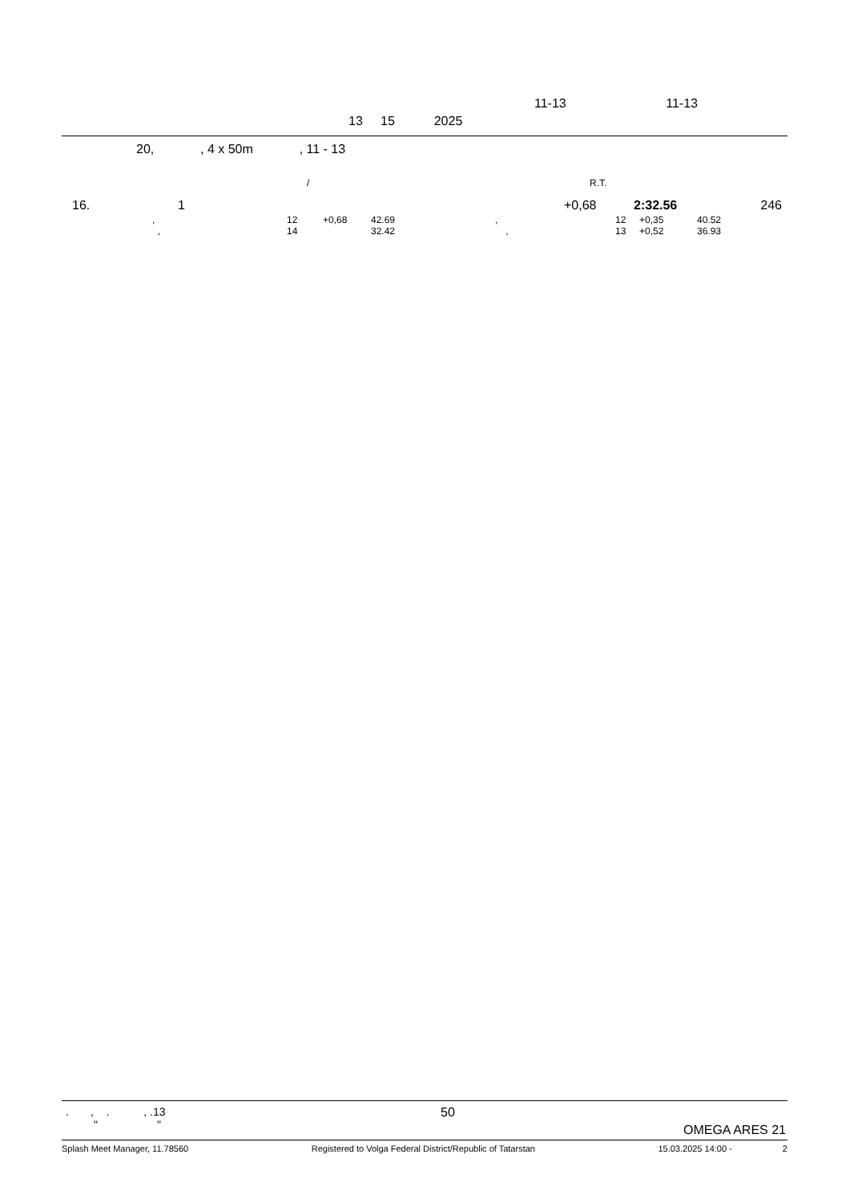11-13 11-13
13 15 2025
20, , 4 x 50m , 11 - 13
/ R.T.
| 16. | 1 | +0,68 | 2:32.56 | 246 |
| , | 12 | +0,68 | 42.69 | , | 12 | +0,35 | 40.52 |
| , | 14 | | 32.42 | , | 13 | +0,52 | 36.93 |
. , . , .13
" "
50
OMEGA ARES 21
Splash Meet Manager, 11.78560 Registered to Volga Federal District/Republic of Tatarstan 15.03.2025 14:00 - 2